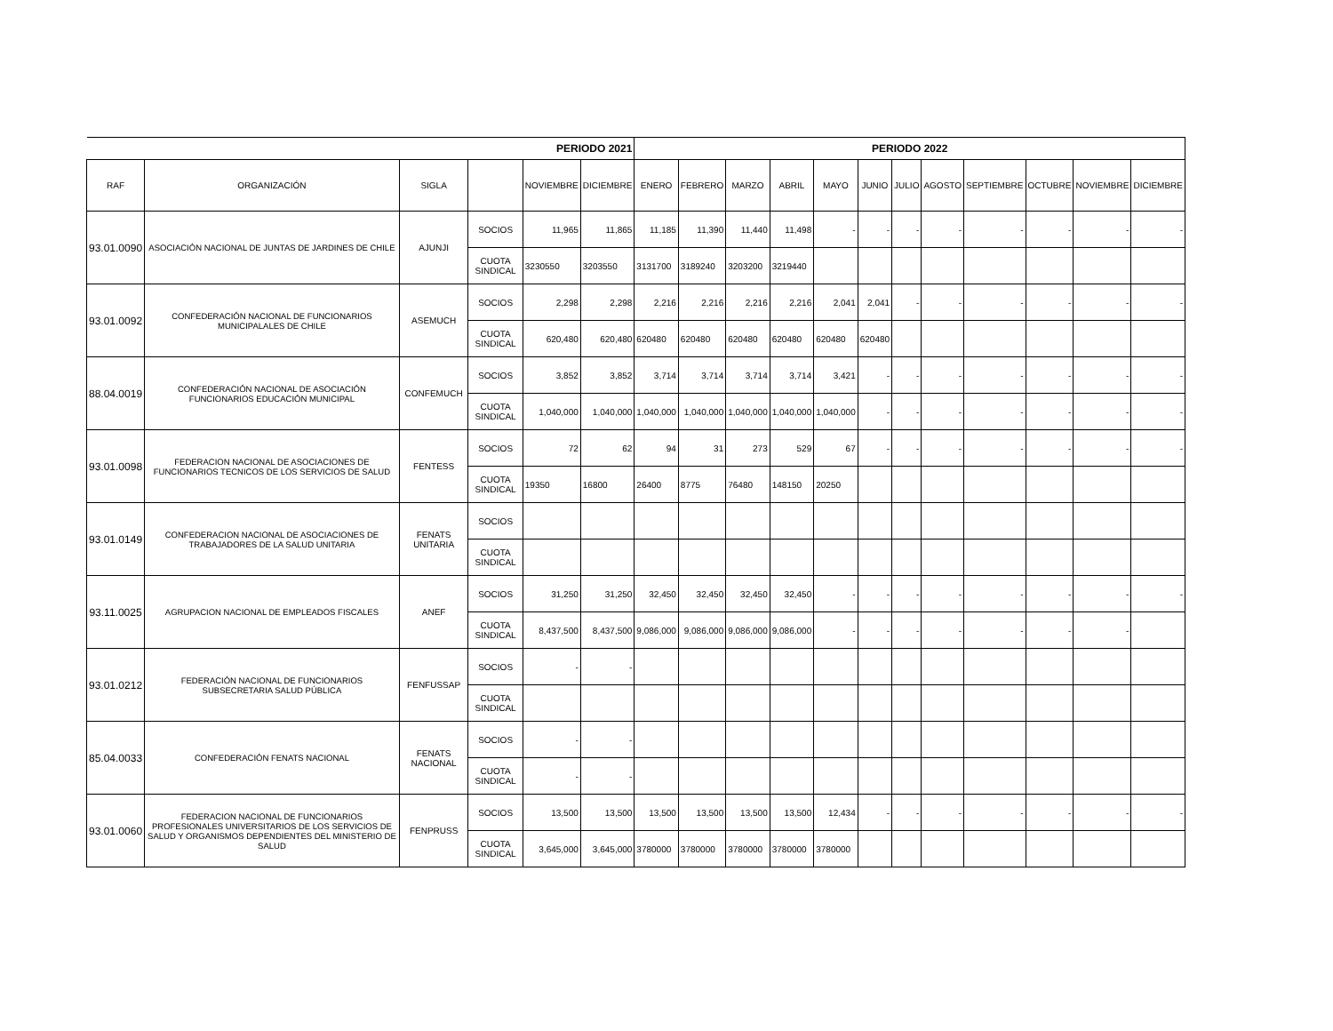| PERIODO 2021 | | | | | | PERIODO 2022 | | | | | | | | | | | |
| --- | --- | --- | --- | --- | --- | --- | --- | --- | --- | --- | --- | --- | --- | --- | --- | --- | --- |
| RAF | ORGANIZACIÓN | SIGLA | | NOVIEMBRE | DICIEMBRE | ENERO | FEBRERO | MARZO | ABRIL | MAYO | JUNIO | JULIO | AGOSTO | SEPTIEMBRE | OCTUBRE | NOVIEMBRE | DICIEMBRE |
| 93.01.0090 | ASOCIACIÓN NACIONAL DE JUNTAS DE JARDINES DE CHILE | AJUNJI | SOCIOS | 11,965 | 11,865 | 11,185 | 11,390 | 11,440 | 11,498 | - | - | - | - | - | - | - | - |
| | | | CUOTA SINDICAL | 3230550 | 3203550 | 3131700 | 3189240 | 3203200 | 3219440 | | | | | | | | |
| 93.01.0092 | CONFEDERACIÓN NACIONAL DE FUNCIONARIOS MUNICIPALALES DE CHILE | ASEMUCH | SOCIOS | 2,298 | 2,298 | 2,216 | 2,216 | 2,216 | 2,216 | 2,041 | 2,041 | - | - | - | - | - | - |
| | | | CUOTA SINDICAL | 620,480 | 620,480 | 620480 | 620480 | 620480 | 620480 | 620480 | 620480 | | | | | | |
| 88.04.0019 | CONFEDERACIÓN NACIONAL DE ASOCIACIÓN FUNCIONARIOS EDUCACIÓN MUNICIPAL | CONFEMUCH | SOCIOS | 3,852 | 3,852 | 3,714 | 3,714 | 3,714 | 3,714 | 3,421 | - | - | - | - | - | - | - |
| | | | CUOTA SINDICAL | 1,040,000 | 1,040,000 | 1,040,000 | 1,040,000 | 1,040,000 | 1,040,000 | 1,040,000 | - | - | - | - | - | - | - |
| 93.01.0098 | FEDERACION NACIONAL DE ASOCIACIONES DE FUNCIONARIOS TECNICOS DE LOS SERVICIOS DE SALUD | FENTESS | SOCIOS | 72 | 62 | 94 | 31 | 273 | 529 | 67 | - | - | - | - | - | - | - |
| | | | CUOTA SINDICAL | 19350 | 16800 | 26400 | 8775 | 76480 | 148150 | 20250 | | | | | | | |
| 93.01.0149 | CONFEDERACION NACIONAL DE ASOCIACIONES DE TRABAJADORES DE LA SALUD UNITARIA | FENATS UNITARIA | SOCIOS | | | | | | | | | | | | | | |
| | | | CUOTA SINDICAL | | | | | | | | | | | | | | |
| 93.11.0025 | AGRUPACION NACIONAL DE EMPLEADOS FISCALES | ANEF | SOCIOS | 31,250 | 31,250 | 32,450 | 32,450 | 32,450 | 32,450 | - | - | - | - | - | - | - | - |
| | | | CUOTA SINDICAL | 8,437,500 | 8,437,500 | 9,086,000 | 9,086,000 | 9,086,000 | 9,086,000 | - | - | - | - | - | - | - | |
| 93.01.0212 | FEDERACIÓN NACIONAL DE FUNCIONARIOS SUBSECRETARIA SALUD PÚBLICA | FENFUSSAP | SOCIOS | - | - | | | | | | | | | | | | |
| | | | CUOTA SINDICAL | | | | | | | | | | | | | | |
| 85.04.0033 | CONFEDERACIÓN FENATS NACIONAL | FENATS NACIONAL | SOCIOS | - | - | | | | | | | | | | | | |
| | | | CUOTA SINDICAL | - | - | | | | | | | | | | | | |
| 93.01.0060 | FEDERACION NACIONAL DE FUNCIONARIOS PROFESIONALES UNIVERSITARIOS DE LOS SERVICIOS DE SALUD Y ORGANISMOS DEPENDIENTES DEL MINISTERIO DE SALUD | FENPRUSS | SOCIOS | 13,500 | 13,500 | 13,500 | 13,500 | 13,500 | 13,500 | 12,434 | - | - | - | - | - | - | - |
| | | | CUOTA SINDICAL | 3,645,000 | 3,645,000 | 3780000 | 3780000 | 3780000 | 3780000 | 3780000 | | | | | | | |